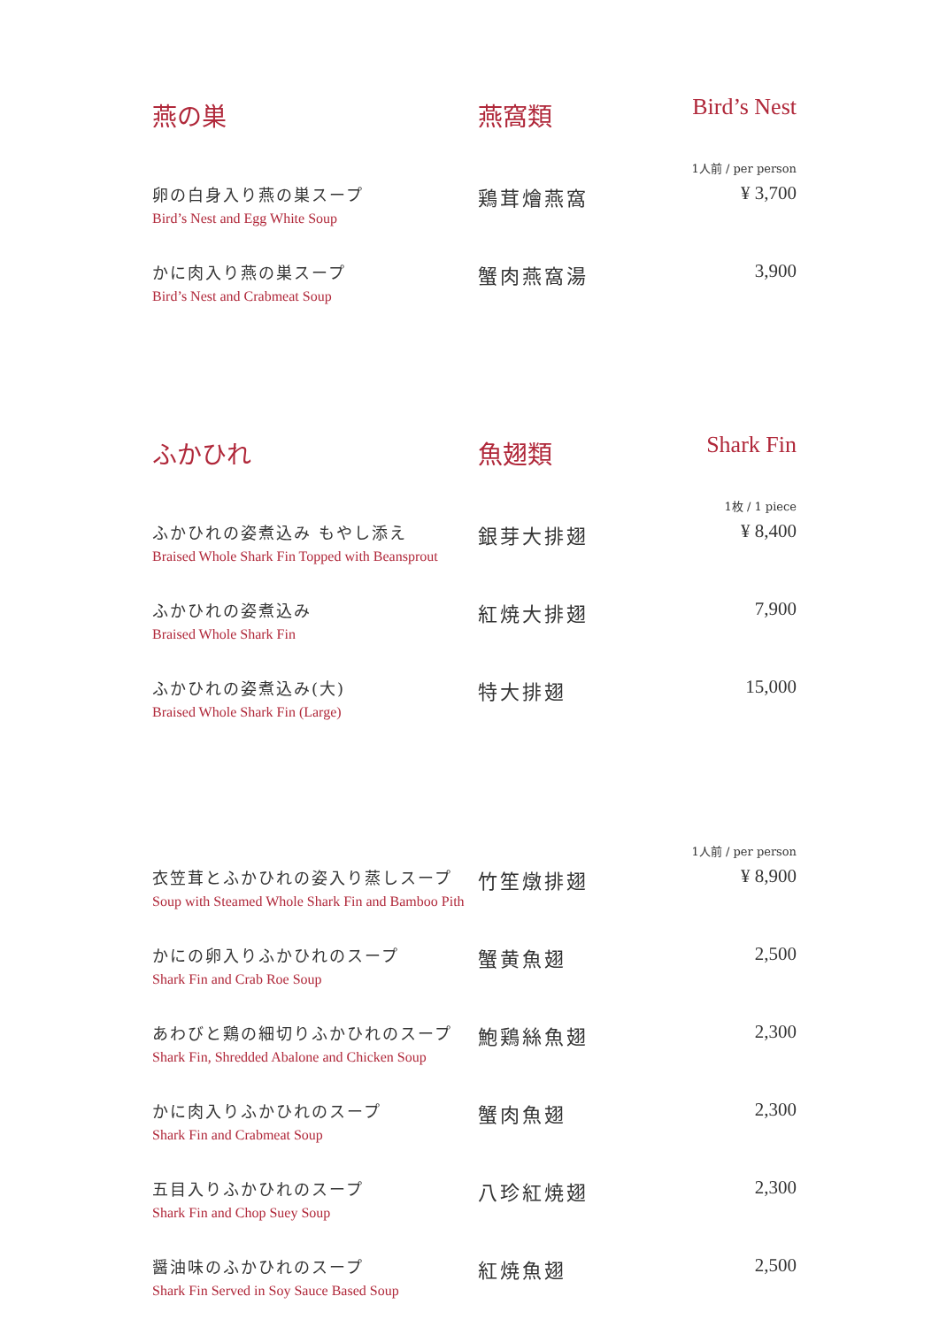| 燕の巣 | 燕窩類 | Bird’s Nest |
| 1人前 / per person | | |
| 卵の白身入り燕の巣スープ Bird’s Nest and Egg White Soup | 鶏茸燴燕窩 | ¥ 3,700 |
| かに肉入り燕の巣スープ Bird’s Nest and Crabmeat Soup | 蟹肉燕窩湯 | 3,900 |
| ふかひれ | 魚翅類 | Shark Fin |
| 1枚 / 1 piece | | |
| ふかひれの姿煮込み もやし添え Braised Whole Shark Fin Topped with Beansprout | 銀芽大排翅 | ¥ 8,400 |
| ふかひれの姿煮込み Braised Whole Shark Fin | 紅焼大排翅 | 7,900 |
| ふかひれの姿煮込み(大) Braised Whole Shark Fin (Large) | 特大排翅 | 15,000 |
| 1人前 / per person | | |
| 衣笠茸とふかひれの姿入り蒸しスープ Soup with Steamed Whole Shark Fin and Bamboo Pith | 竹笙燉排翅 | ¥ 8,900 |
| かにの卵入りふかひれのスープ Shark Fin and Crab Roe Soup | 蟹黄魚翅 | 2,500 |
| あわびと鶏の細切りふかひれのスープ Shark Fin, Shredded Abalone and Chicken Soup | 鮑鶏絲魚翅 | 2,300 |
| かに肉入りふかひれのスープ Shark Fin and Crabmeat Soup | 蟹肉魚翅 | 2,300 |
| 五目入りふかひれのスープ Shark Fin and Chop Suey Soup | 八珍紅焼翅 | 2,300 |
| 醤油味のふかひれのスープ Shark Fin Served in Soy Sauce Based Soup | 紅焼魚翅 | 2,500 |